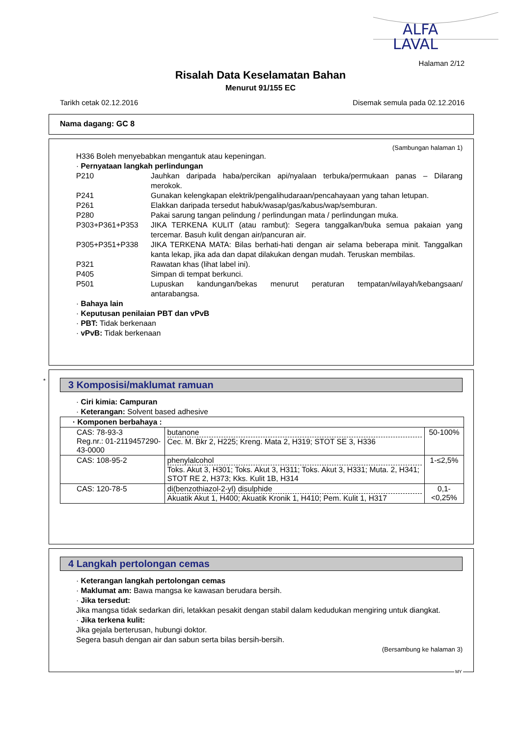ALFA
LAVAL
Halaman 2/12
Risalah Data Keselamatan Bahan
Menurut 91/155 EC
Tarikh cetak 02.12.2016 Disemak semula pada 02.12.2016
Nama dagang: GC 8
(Sambungan halaman 1)
H336 Boleh menyebabkan mengantuk atau kepeningan.
· Pernyataan langkah perlindungan
P210 Jauhkan daripada haba/percikan api/nyalaan terbuka/permukaan panas – Dilarang merokok.
P241 Gunakan kelengkapan elektrik/pengalihudaraan/pencahayaan yang tahan letupan.
P261 Elakkan daripada tersedut habuk/wasap/gas/kabus/wap/semburan.
P280 Pakai sarung tangan pelindung / perlindungan mata / perlindungan muka.
P303+P361+P353 JIKA TERKENA KULIT (atau rambut): Segera tanggalkan/buka semua pakaian yang tercemar. Basuh kulit dengan air/pancuran air.
P305+P351+P338 JIKA TERKENA MATA: Bilas berhati-hati dengan air selama beberapa minit. Tanggalkan kanta lekap, jika ada dan dapat dilakukan dengan mudah. Teruskan membilas.
P321 Rawatan khas (lihat label ini).
P405 Simpan di tempat berkunci.
P501 Lupuskan kandungan/bekas menurut peraturan tempatan/wilayah/kebangsaan/ antarabangsa.
· Bahaya lain
· Keputusan penilaian PBT dan vPvB
· PBT: Tidak berkenaan
· vPvB: Tidak berkenaan
*
3 Komposisi/maklumat ramuan
· Ciri kimia: Campuran
· Keterangan: Solvent based adhesive
| · Komponen berbahaya : | | |
| CAS: 78-93-3 Reg.nr.: 01-2119457290-43-0000 | butanone Cec. M. Bkr 2, H225; Kreng. Mata 2, H319; STOT SE 3, H336 | 50-100% |
| CAS: 108-95-2 | phenylalcohol Toks. Akut 3, H301; Toks. Akut 3, H311; Toks. Akut 3, H331; Muta. 2, H341; STOT RE 2, H373; Kks. Kulit 1B, H314 | 1-≤2,5% |
| CAS: 120-78-5 | di(benzothiazol-2-yl) disulphide Akuatik Akut 1, H400; Akuatik Kronik 1, H410; Pem. Kulit 1, H317 | 0,1-<0,25% |
4 Langkah pertolongan cemas
· Keterangan langkah pertolongan cemas
· Maklumat am: Bawa mangsa ke kawasan berudara bersih.
· Jika tersedut:
Jika mangsa tidak sedarkan diri, letakkan pesakit dengan stabil dalam kedudukan mengiring untuk diangkat.
· Jika terkena kulit:
Jika gejala berterusan, hubungi doktor.
Segera basuh dengan air dan sabun serta bilas bersih-bersih.
(Bersambung ke halaman 3)
MY